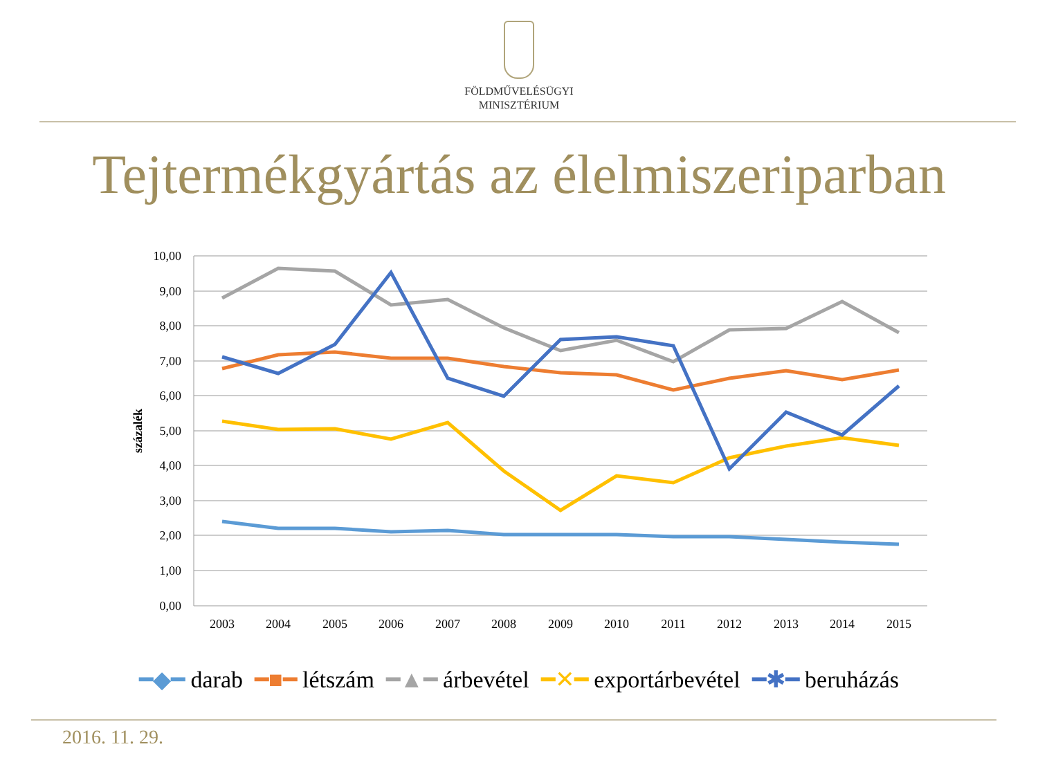FÖLDMŰVELÉSÜGYI
MINISZTÉRIUM
Tejtermékgyártás az élelmiszeriparban
10,00
9,00
8,00
7,00
6,00
5,00
4,00
3,00
2,00
1,00
0,00
százalék
2003
2004
2005
2006
2007
2008
2009
2010
2011
2012
2013
2014
2015
━◆━ darab ━■━ létszám ━▲━ árbevétel ━✕━ exportárbevétel ━✱━ beruházás
2016. 11. 29.